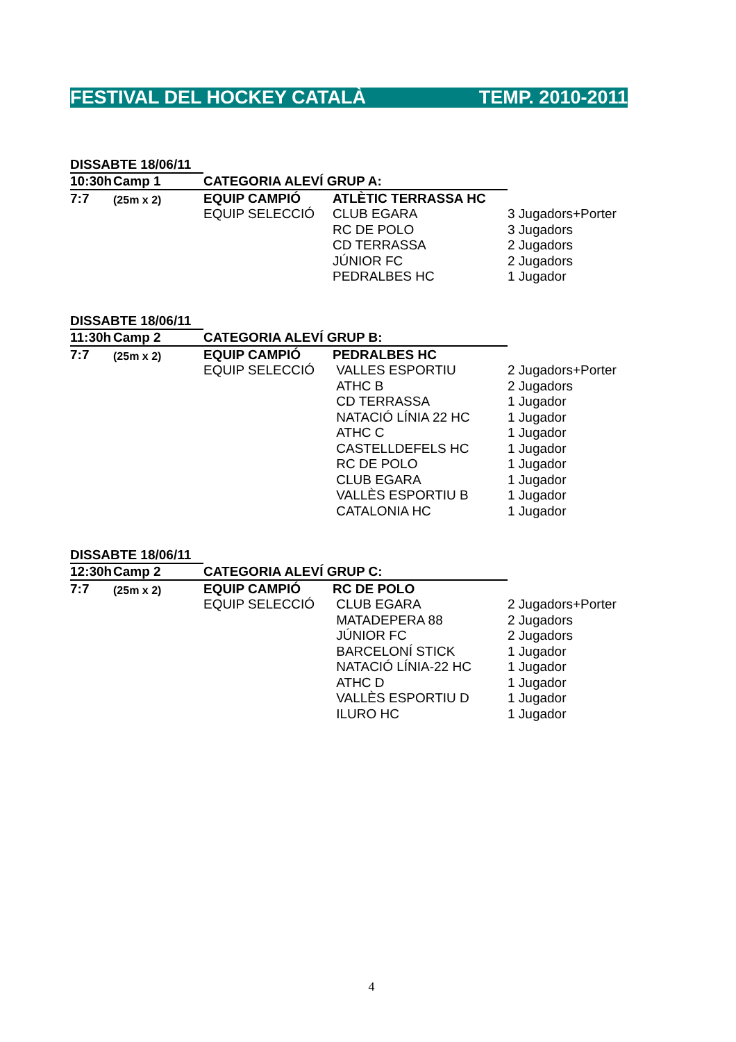FESTIVAL DEL HOCKEY CATALÀ TEMP. 2010-2011
| DISSABTE 18/06/11 | | | | |
| 10:30h | Camp 1 | CATEGORIA ALEVÍ GRUP A: | | |
| 7:7 | (25m x 2) | EQUIP CAMPIÓ | ATLÈTIC TERRASSA HC | |
| | | EQUIP SELECCIÓ | CLUB EGARA | 3 Jugadors+Porter |
| | | | RC DE POLO | 3 Jugadors |
| | | | CD TERRASSA | 2 Jugadors |
| | | | JÚNIOR FC | 2 Jugadors |
| | | | PEDRALBES HC | 1 Jugador |
| DISSABTE 18/06/11 | | | | |
| 11:30h | Camp 2 | CATEGORIA ALEVÍ GRUP B: | | |
| 7:7 | (25m x 2) | EQUIP CAMPIÓ | PEDRALBES HC | |
| | | EQUIP SELECCIÓ | VALLES ESPORTIU | 2 Jugadors+Porter |
| | | | ATHC B | 2 Jugadors |
| | | | CD TERRASSA | 1 Jugador |
| | | | NATACIÓ LÍNIA 22 HC | 1 Jugador |
| | | | ATHC C | 1 Jugador |
| | | | CASTELLDEFELS HC | 1 Jugador |
| | | | RC DE POLO | 1 Jugador |
| | | | CLUB EGARA | 1 Jugador |
| | | | VALLÈS ESPORTIU B | 1 Jugador |
| | | | CATALONIA HC | 1 Jugador |
| DISSABTE 18/06/11 | | | | |
| 12:30h | Camp 2 | CATEGORIA ALEVÍ GRUP C: | | |
| 7:7 | (25m x 2) | EQUIP CAMPIÓ | RC DE POLO | |
| | | EQUIP SELECCIÓ | CLUB EGARA | 2 Jugadors+Porter |
| | | | MATADEPERA 88 | 2 Jugadors |
| | | | JÚNIOR FC | 2 Jugadors |
| | | | BARCELONÍ STICK | 1 Jugador |
| | | | NATACIÓ LÍNIA-22 HC | 1 Jugador |
| | | | ATHC D | 1 Jugador |
| | | | VALLÈS ESPORTIU D | 1 Jugador |
| | | | ILURO HC | 1 Jugador |
4